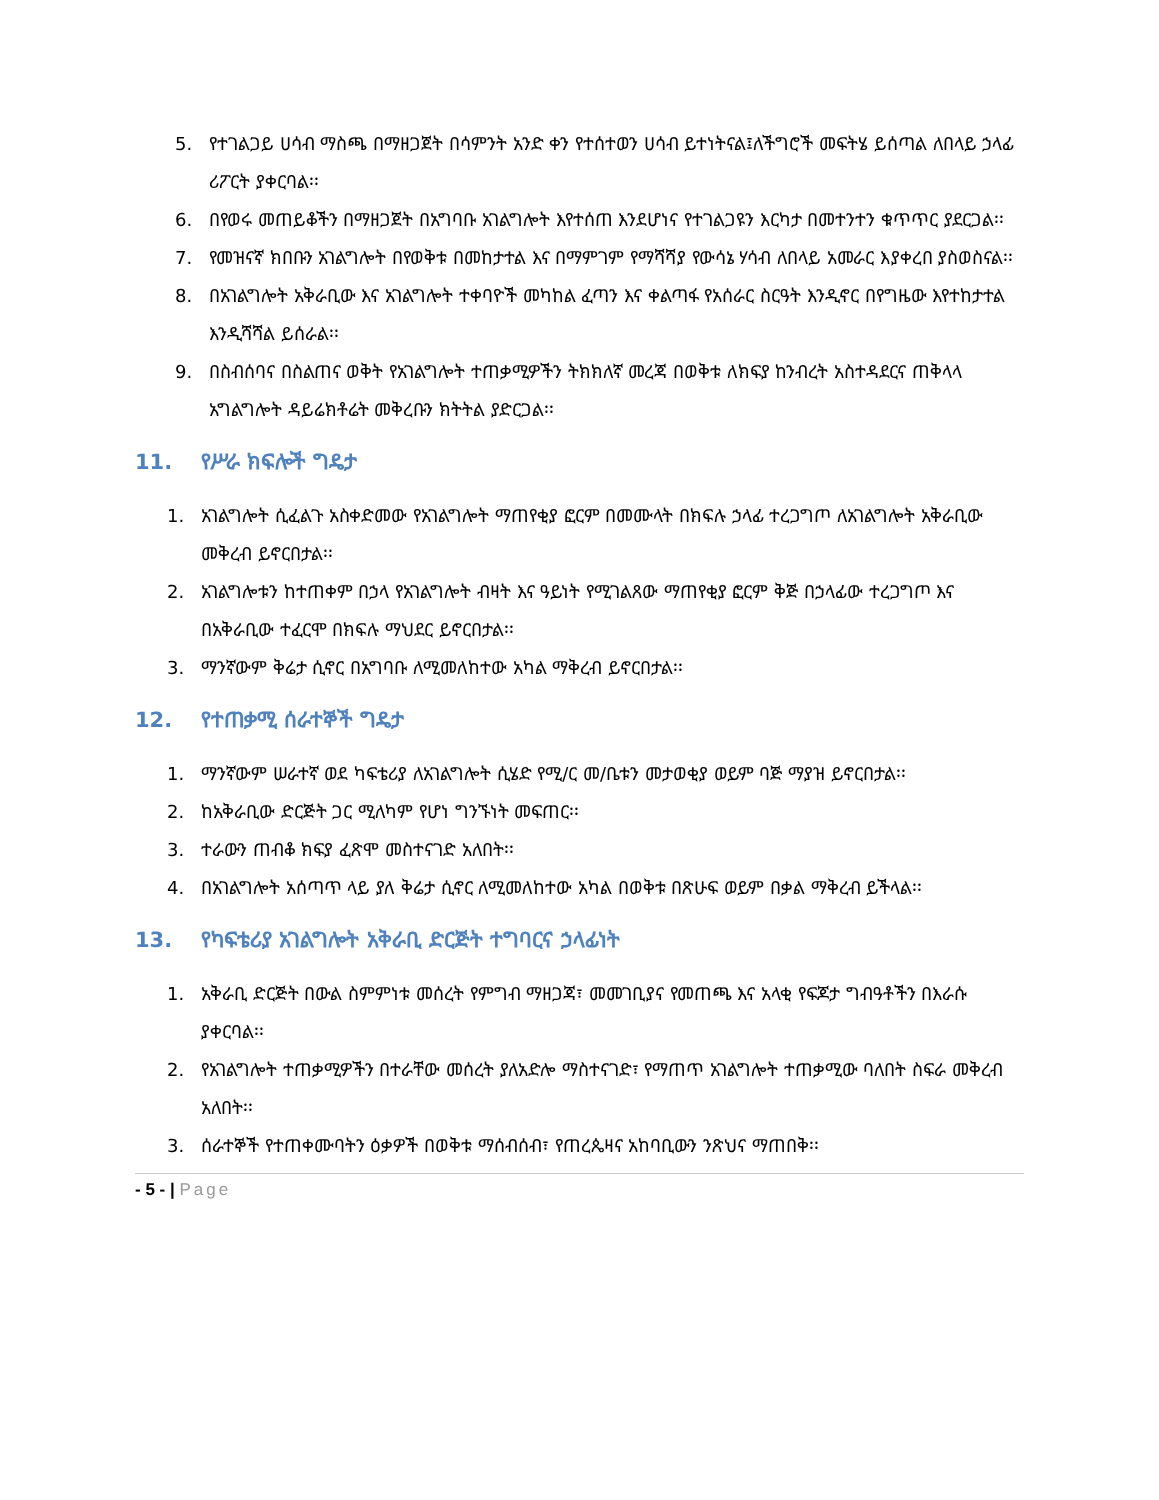5. የተገልጋይ ሀሳብ ማስጫ በማዘጋጀት በሳምንት አንድ ቀን የተሰተወን ሀሳብ ይተነትናል፤ለችግሮች መፍትሄ ይሰጣል ለበላይ ኃላፊ ሪፖርት ያቀርባል፡፡
6. በየወሩ መጠይቆችን በማዘጋጀት በአግባቡ አገልግሎት እየተሰጠ እንደሆነና የተገልጋዩን እርካታ በመተንተን ቁጥጥር ያደርጋል፡፡
7. የመዝናኛ ክበቡን አገልግሎት በየወቅቱ በመከታተል እና በማምገም የማሻሻያ የውሳኔ ሃሳብ ለበላይ አመራር እያቀረበ ያስወስናል፡፡
8. በአገልግሎት አቅራቢው እና አገልግሎት ተቀባዮች መካከል ፈጣን እና ቀልጣፋ የአሰራር ስርዓት እንዲኖር በየግዜው እየተከታተል እንዲሻሻል ይሰራል፡፡
9. በስብሰባና በስልጠና ወቅት የአገልግሎት ተጠቃሚዎችን ትክክለኛ መረጃ በወቅቱ ለክፍያ ከንብረት አስተዳደርና ጠቅላላ አግልግሎት ዳይሬክቶሬት መቅረቡን ክትትል ያድርጋል፡፡
11. የሥራ ክፍሎች ግዴታ
1. አገልግሎት ሲፈልጉ አስቀድመው የአገልግሎት ማጠየቂያ ፎርም በመሙላት በክፍሉ ኃላፊ ተረጋግጦ ለአገልግሎት አቅራቢው መቅረብ ይኖርበታል፡፡
2. አገልግሎቱን ከተጠቀም በኃላ የአገልግሎት ብዛት እና ዓይነት የሚገልጸው ማጠየቂያ ፎርም ቅጅ በኃላፊው ተረጋግጦ እና በአቅራቢው ተፈርሞ በክፍሉ ማህደር ይኖርበታል፡፡
3. ማንኛውም ቅሬታ ሲኖር በአግባቡ ለሚመለከተው አካል ማቅረብ ይኖርበታል፡፡
12. የተጠቃሚ ሰራተኞች ግዴታ
1. ማንኛውም ሠራተኛ ወደ ካፍቴሪያ ለአገልግሎት ሲሄድ የሚ/ር መ/ቤቱን መታወቂያ ወይም ባጅ ማያዝ ይኖርበታል፡፡
2. ከአቅራቢው ድርጅት ጋር ሚለካም የሆነ ግንኙነት መፍጠር፡፡
3. ተራውን ጠብቆ ክፍያ ፈጽሞ መስተናገድ አለበት፡፡
4. በአገልግሎት አሰጣጥ ላይ ያለ ቅሬታ ሲኖር ለሚመለከተው አካል በወቅቱ በጽሁፍ ወይም በቃል ማቅረብ ይችላል፡፡
13. የካፍቴሪያ አገልግሎት አቅራቢ ድርጅት ተግባርና ኃላፊነት
1. አቅራቢ ድርጅት በውል ስምምነቱ መሰረት የምግብ ማዘጋጃ፣ መመገቢያና የመጠጫ እና አላቂ የፍጆታ ግብዓቶችን በእራሱ ያቀርባል፡፡
2. የአገልግሎት ተጠቃሚዎችን በተራቸው መሰረት ያለአድሎ ማስተናገድ፣ የማጠጥ አገልግሎት ተጠቃሚው ባለበት ስፍራ መቅረብ አለበት፡፡
3. ሰራተኞች የተጠቀሙባትን ዕቃዎች በወቅቱ ማሰብሰብ፣ የጠረጴዛና አከባቢውን ንጽህና ማጠበቅ፡፡
- 5 - | Page